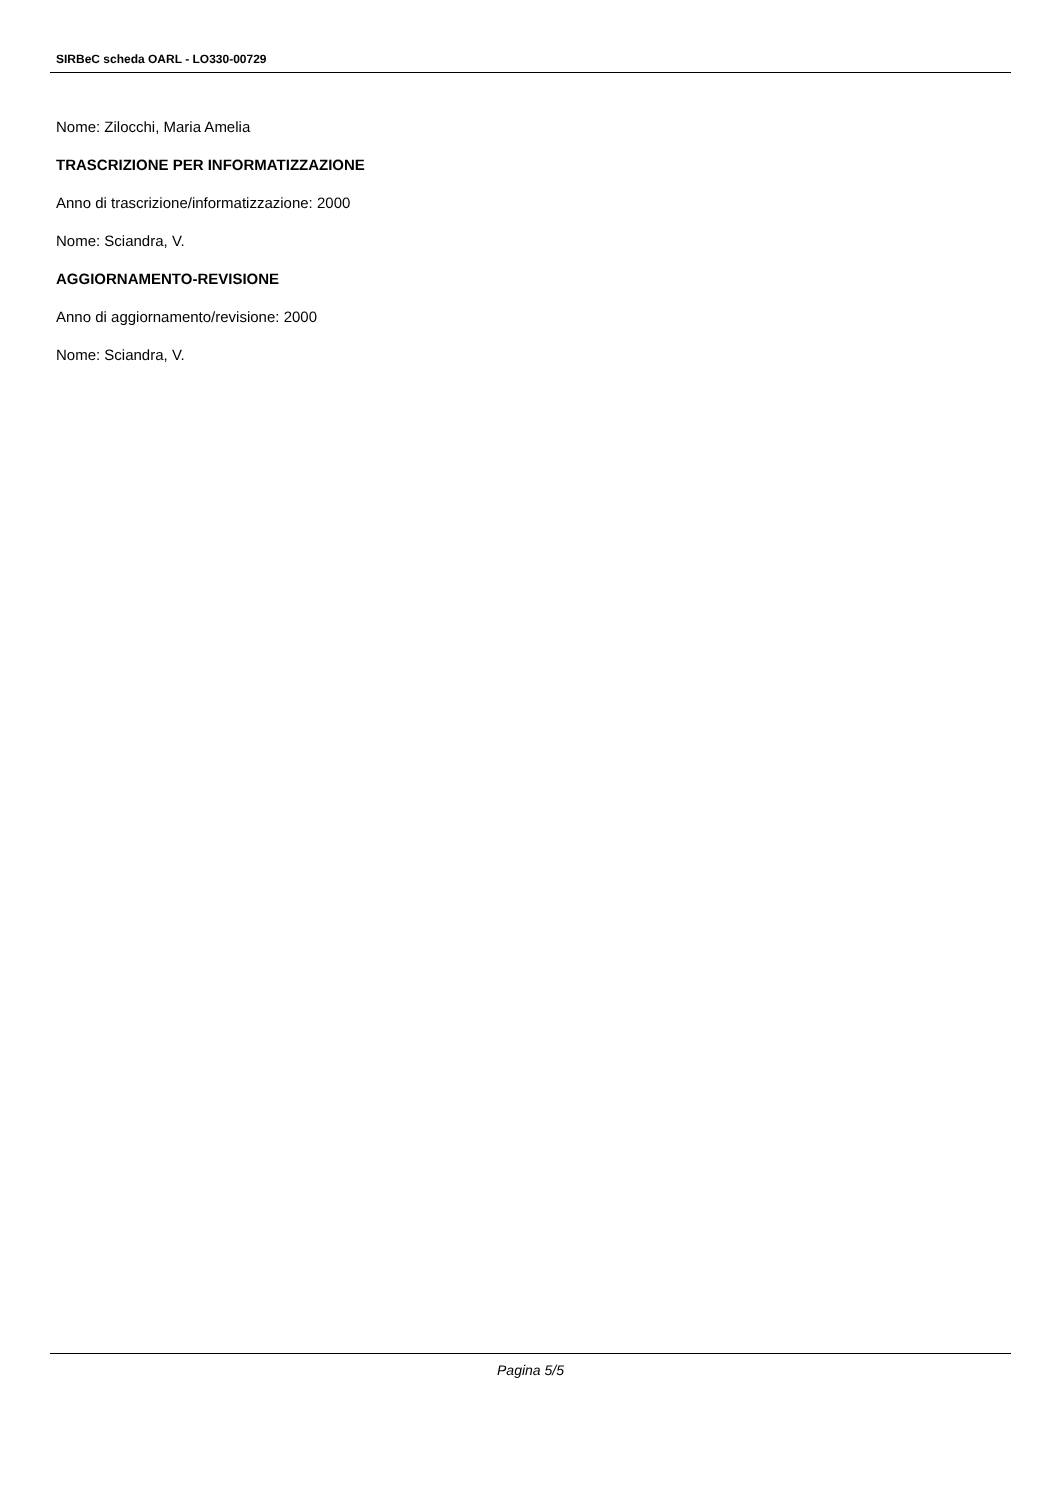SIRBeC scheda OARL - LO330-00729
Nome: Zilocchi, Maria Amelia
TRASCRIZIONE PER INFORMATIZZAZIONE
Anno di trascrizione/informatizzazione: 2000
Nome: Sciandra, V.
AGGIORNAMENTO-REVISIONE
Anno di aggiornamento/revisione: 2000
Nome: Sciandra, V.
Pagina 5/5